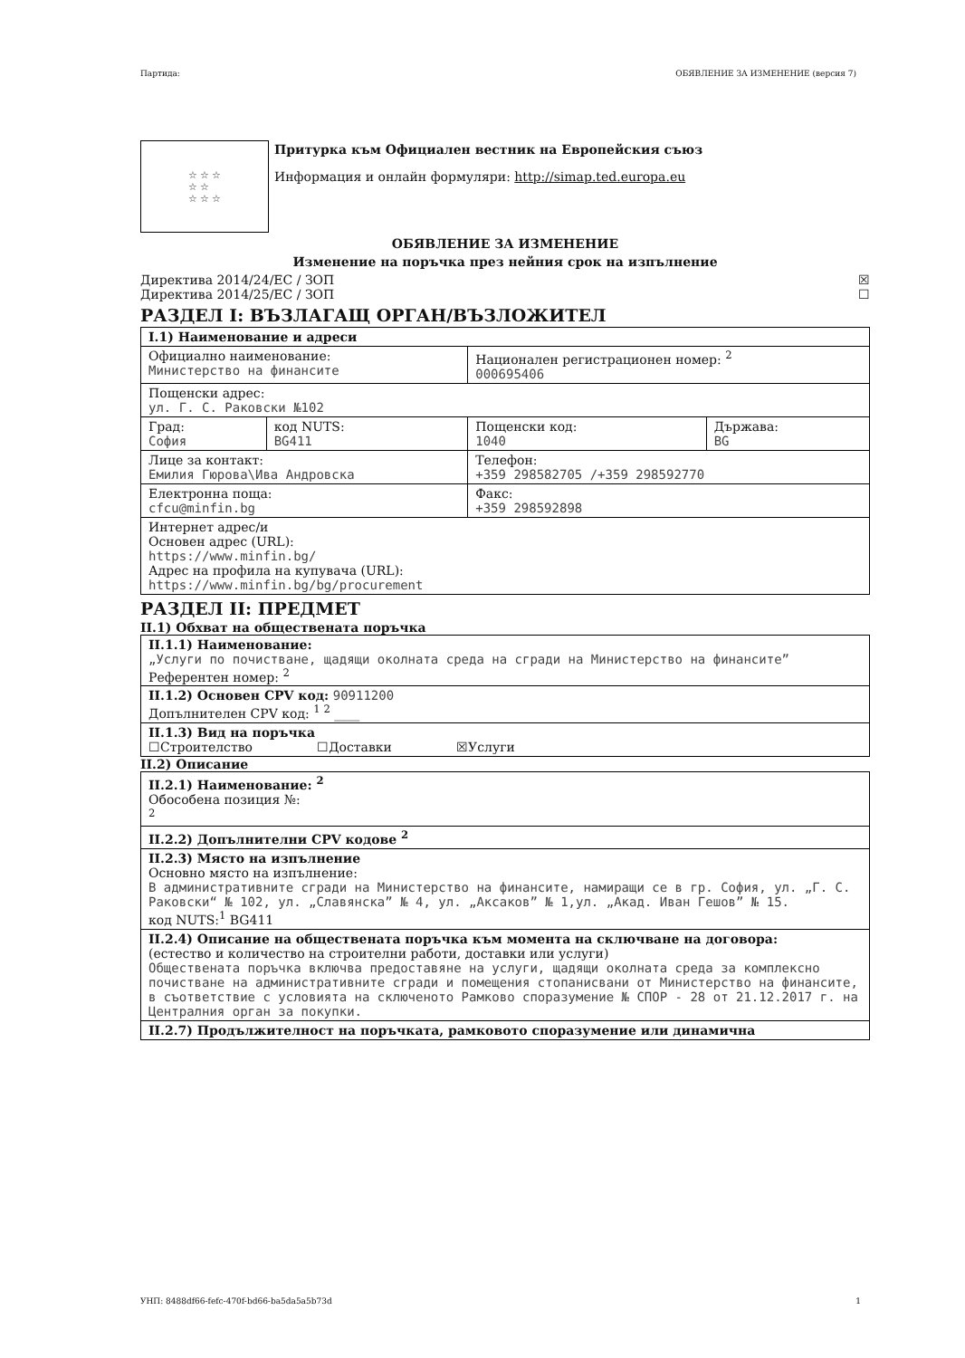Партида: ОБЯВЛЕНИЕ ЗА ИЗМЕНЕНИЕ (версия 7)
☆ ☆ ☆
☆ ☆
☆ ☆ ☆
Притурка към Официален вестник на Европейския съюз
Информация и онлайн формуляри: http://simap.ted.europa.eu
ОБЯВЛЕНИЕ ЗА ИЗМЕНЕНИЕ
Изменение на поръчка през нейния срок на изпълнение
Директива 2014/24/ЕС / ЗОП ☒
Директива 2014/25/ЕС / ЗОП ☐
РАЗДЕЛ I: ВЪЗЛАГАЩ ОРГАН/ВЪЗЛОЖИТЕЛ
| I.1) Наименование и адреси | | | |
| Официално наименование: Министерство на финансите | | Национален регистрационен номер: <sup>2</sup> 000695406 | |
| Пощенски адрес: ул. Г. С. Раковски №102 | | | |
| Град: София | код NUTS: BG411 | Пощенски код: 1040 | Държава: BG |
| Лице за контакт: Емилия Гюрова\Ива Андровска | | Телефон: +359 298582705 /+359 298592770 | |
| Електронна поща: cfcu@minfin.bg | | Факс: +359 298592898 | |
| Интернет адрес/и Основен адрес (URL): https://www.minfin.bg/ Адрес на профила на купувача (URL): https://www.minfin.bg/bg/procurement | | | |
РАЗДЕЛ II: ПРЕДМЕТ
II.1) Обхват на обществената поръчка
| II.1.1) Наименование: „Услуги по почистване, щадящи околната среда на сгради на Министерство на финансите” Референтен номер: <sup>2</sup> |
| II.1.2) Основен CPV код: 90911200 Допълнителен CPV код: <sup>1 2</sup> ____ |
| II.1.3) Вид на поръчка ☐Строителство ☐Доставки ☒Услуги |
II.2) Описание
| II.2.1) Наименование: <sup>2</sup> Обособена позиция №: <sup>2</sup> |
| II.2.2) Допълнителни CPV кодове <sup>2</sup> |
| II.2.3) Място на изпълнение Основно място на изпълнение: В административните сгради на Министерство на финансите, намиращи се в гр. София, ул. „Г. С. Раковски“ № 102, ул. „Славянска” № 4, ул. „Аксаков” № 1,ул. „Акад. Иван Гешов” № 15. код NUTS:<sup>1</sup> BG411 |
| II.2.4) Описание на обществената поръчка към момента на сключване на договора: (естество и количество на строителни работи, доставки или услуги) Обществената поръчка включва предоставяне на услуги, щадящи околната среда за комплексно почистване на административните сгради и помещения стопанисвани от Министерство на финансите, в съответствие с условията на сключеното Рамково споразумение № СПОР - 28 от 21.12.2017 г. на Централния орган за покупки. |
| II.2.7) Продължителност на поръчката, рамковото споразумение или динамична |
УНП: 8488df66-fefc-470f-bd66-ba5da5a5b73d 1